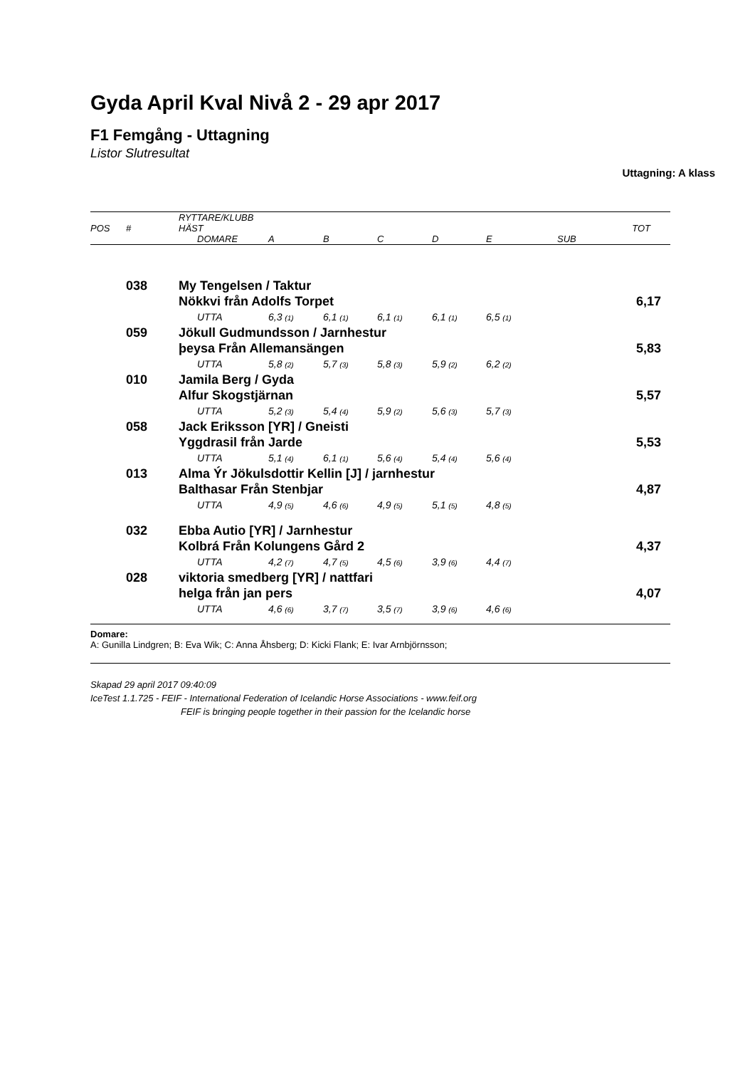Gyda April Kval Nivå 2 - 29 apr 2017
F1 Femgång - Uttagning
Listor Slutresultat
Uttagning: A klass
| POS | # | RYTTARE/KLUBB HÄST | | | | | | | TOT |
| --- | --- | --- | --- | --- | --- | --- | --- | --- | --- |
| | | | DOMARE | A | B | C | D | E | SUB |
| | 038 | My Tengelsen / Taktur | | | | | | | |
| | | Nökkvi från Adolfs Torpet | | | | | | | 6,17 |
| | | | UTTA | 6,3 (1) | 6,1 (1) | 6,1 (1) | 6,1 (1) | 6,5 (1) | |
| | 059 | Jökull Gudmundsson / Jarnhestur | | | | | | | |
| | | þeysa Från Allemansängen | | | | | | | 5,83 |
| | | | UTTA | 5,8 (2) | 5,7 (3) | 5,8 (3) | 5,9 (2) | 6,2 (2) | |
| | 010 | Jamila Berg / Gyda | | | | | | | |
| | | Alfur Skogstjärnan | | | | | | | 5,57 |
| | | | UTTA | 5,2 (3) | 5,4 (4) | 5,9 (2) | 5,6 (3) | 5,7 (3) | |
| | 058 | Jack Eriksson [YR] / Gneisti | | | | | | | |
| | | Yggdrasil från Jarde | | | | | | | 5,53 |
| | | | UTTA | 5,1 (4) | 6,1 (1) | 5,6 (4) | 5,4 (4) | 5,6 (4) | |
| | 013 | Alma Ýr Jökulsdottir Kellin [J] / jarnhestur | | | | | | | |
| | | Balthasar Från Stenbjar | | | | | | | 4,87 |
| | | | UTTA | 4,9 (5) | 4,6 (6) | 4,9 (5) | 5,1 (5) | 4,8 (5) | |
| | 032 | Ebba Autio [YR] / Jarnhestur | | | | | | | |
| | | Kolbrá Från Kolungens Gård 2 | | | | | | | 4,37 |
| | | | UTTA | 4,2 (7) | 4,7 (5) | 4,5 (6) | 3,9 (6) | 4,4 (7) | |
| | 028 | viktoria smedberg [YR] / nattfari | | | | | | | |
| | | helga från jan pers | | | | | | | 4,07 |
| | | | UTTA | 4,6 (6) | 3,7 (7) | 3,5 (7) | 3,9 (6) | 4,6 (6) | |
Domare:
A: Gunilla Lindgren; B: Eva Wik; C: Anna Åhsberg; D: Kicki Flank; E: Ivar Arnbjörnsson;
Skapad 29 april 2017 09:40:09
IceTest 1.1.725 - FEIF - International Federation of Icelandic Horse Associations - www.feif.org
FEIF is bringing people together in their passion for the Icelandic horse